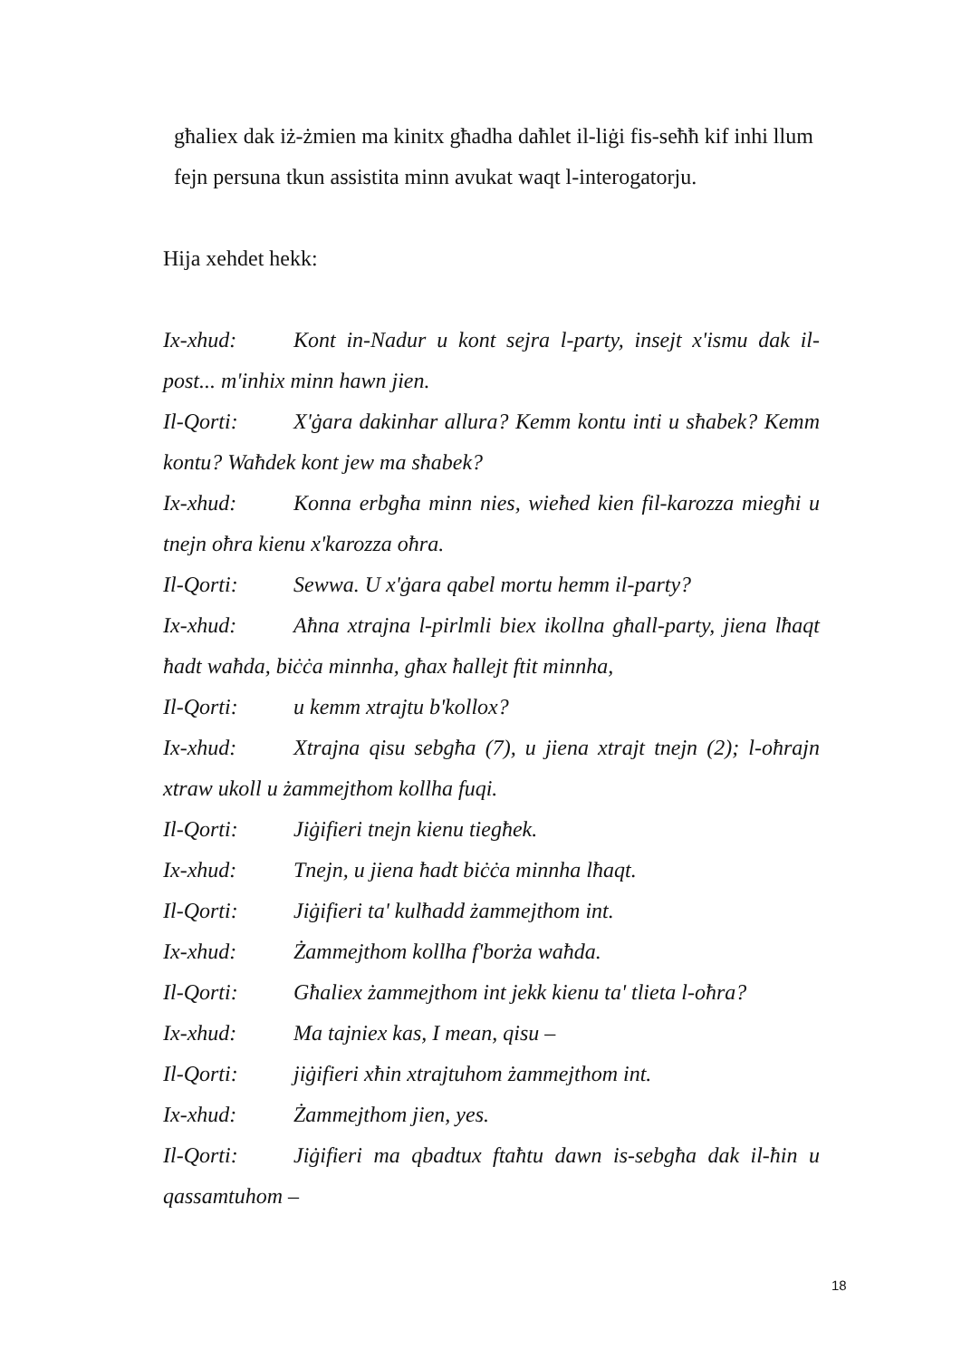għaliex dak iż-żmien ma kinitx għadha daħlet il-liġi fis-seħħ kif inhi llum fejn persuna tkun assistita minn avukat waqt l-interogatorju.
Hija xehdet hekk:
Ix-xhud: Kont in-Nadur u kont sejra l-party, insejt x'ismu dak il-post... m'inhix minn hawn jien.
Il-Qorti: X'ġara dakinhar allura? Kemm kontu inti u sħabek? Kemm kontu? Waħdek kont jew ma sħabek?
Ix-xhud: Konna erbgħa minn nies, wieħed kien fil-karozza miegħi u tnejn oħra kienu x'karozza oħra.
Il-Qorti: Sewwa. U x'ġara qabel mortu hemm il-party?
Ix-xhud: Aħna xtrajna l-pirlmli biex ikollna għall-party, jiena lħaqt ħadt waħda, biċċa minnha, għax ħallejt ftit minnha,
Il-Qorti: u kemm xtrajtu b'kollox?
Ix-xhud: Xtrajna qisu sebgħa (7), u jiena xtrajt tnejn (2); l-oħrajn xtraw ukoll u żammejthom kollha fuqi.
Il-Qorti: Jiġifieri tnejn kienu tiegħek.
Ix-xhud: Tnejn, u jiena ħadt biċċa minnha lħaqt.
Il-Qorti: Jiġifieri ta' kulħadd żammejthom int.
Ix-xhud: Żammejthom kollha f'borża waħda.
Il-Qorti: Għaliex żammejthom int jekk kienu ta' tlieta l-oħra?
Ix-xhud: Ma tajniex kas, I mean, qisu –
Il-Qorti: jiġifieri xħin xtrajtuhom żammejthom int.
Ix-xhud: Żammejthom jien, yes.
Il-Qorti: Jiġifieri ma qbadtux ftaħtu dawn is-sebgħa dak il-ħin u qassamtuhom –
18